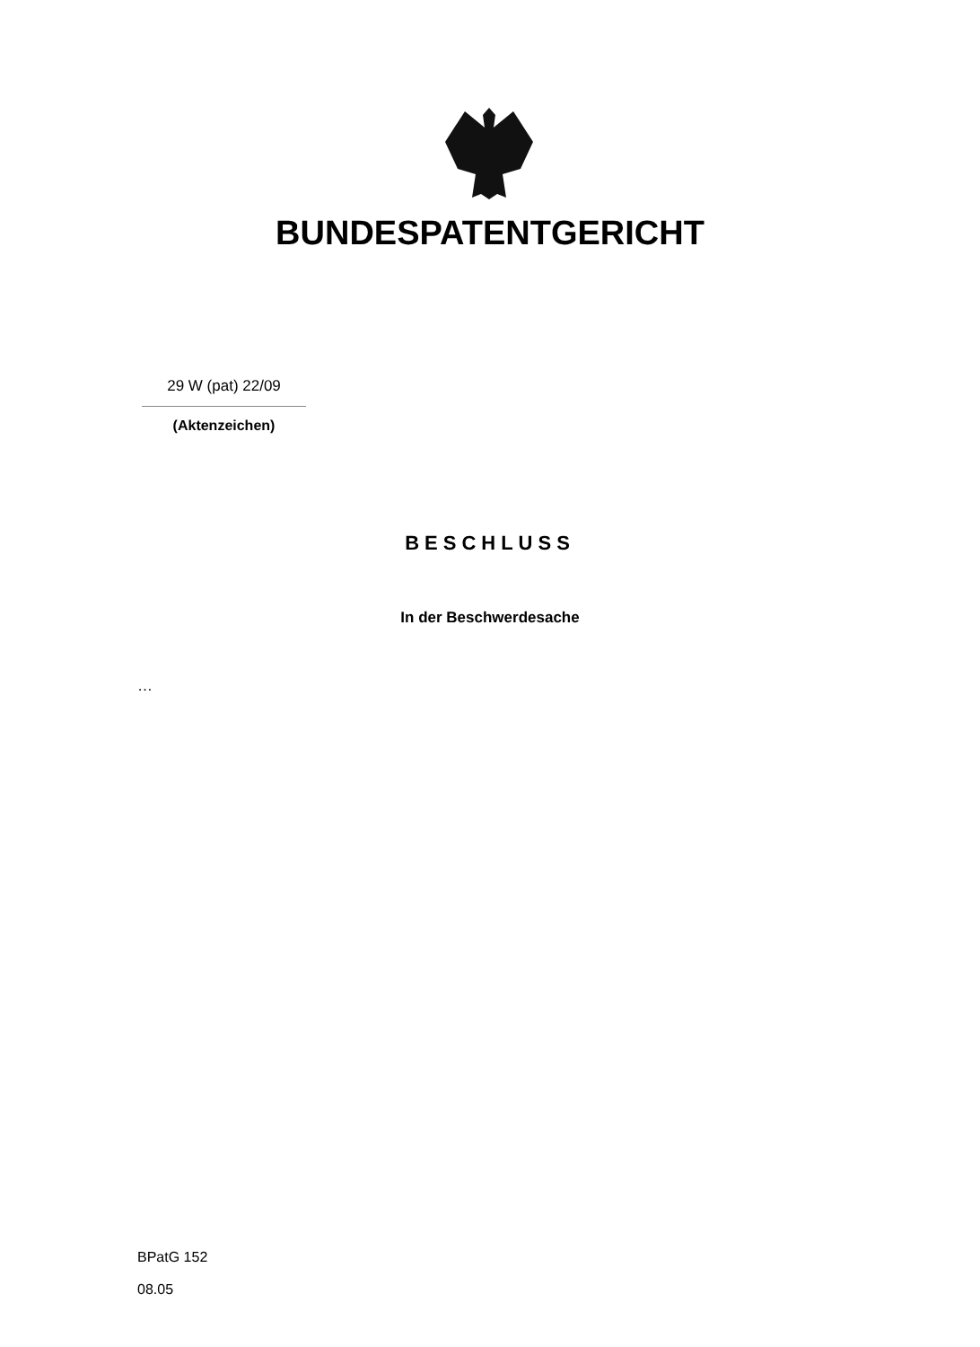BUNDESPATENTGERICHT
29 W (pat) 22/09
(Aktenzeichen)
BESCHLUSS
In der Beschwerdesache
…
BPatG 152
08.05